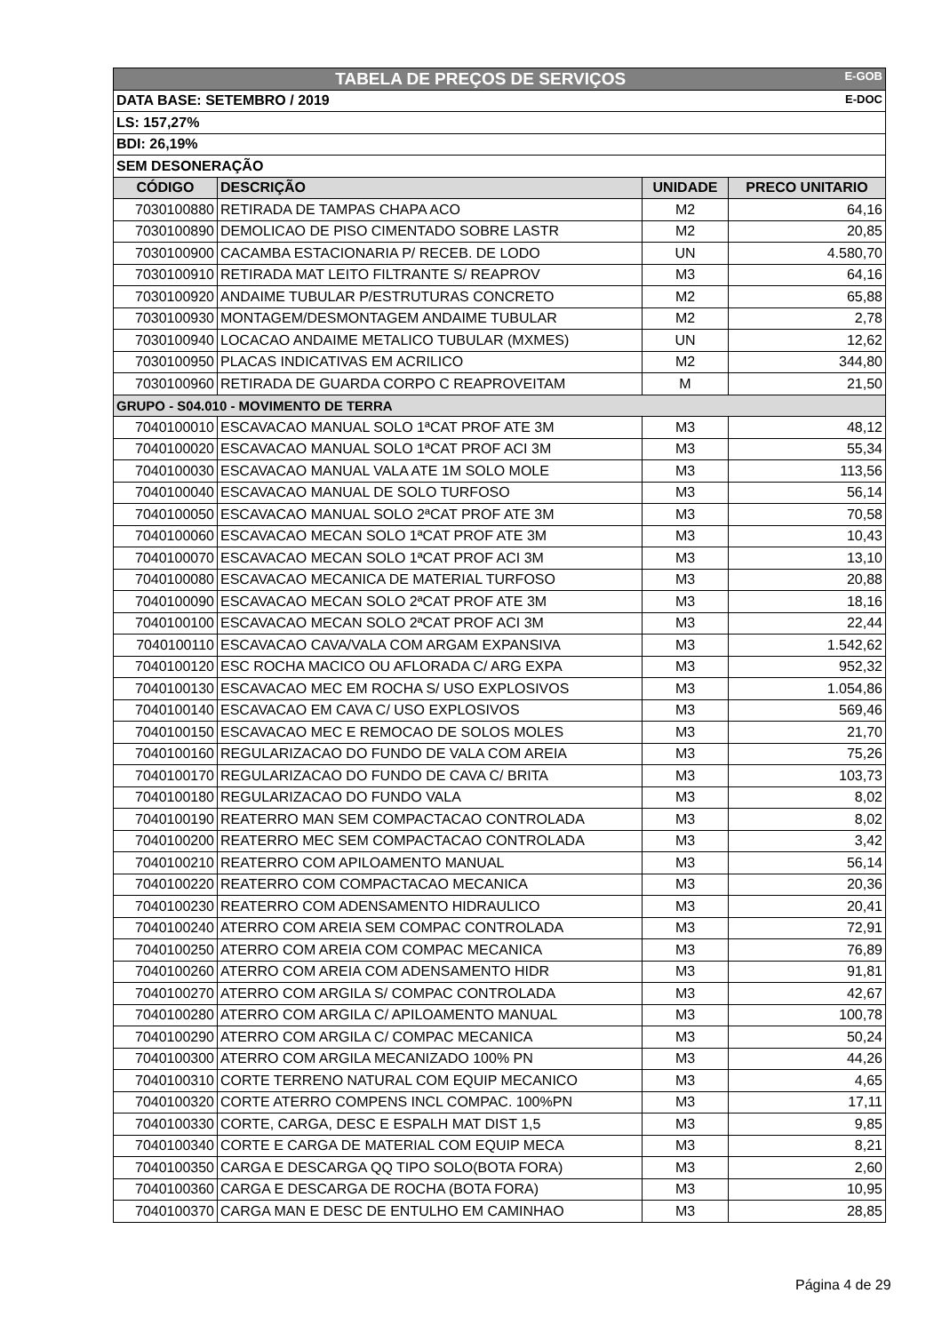| TABELA DE PREÇOS DE SERVIÇOS E-GOB | | | |
| DATA BASE: SETEMBRO / 2019 E-DOC | | | |
| LS: 157,27% | | | |
| BDI: 26,19% | | | |
| SEM DESONERAÇÃO | | | |
| CÓDIGO | DESCRIÇÃO | UNIDADE | PRECO UNITARIO |
| 7030100880 | RETIRADA DE TAMPAS CHAPA ACO | M2 | 64,16 |
| 7030100890 | DEMOLICAO DE PISO CIMENTADO SOBRE LASTR | M2 | 20,85 |
| 7030100900 | CACAMBA ESTACIONARIA P/ RECEB. DE LODO | UN | 4.580,70 |
| 7030100910 | RETIRADA MAT LEITO FILTRANTE S/ REAPROV | M3 | 64,16 |
| 7030100920 | ANDAIME TUBULAR P/ESTRUTURAS CONCRETO | M2 | 65,88 |
| 7030100930 | MONTAGEM/DESMONTAGEM ANDAIME TUBULAR | M2 | 2,78 |
| 7030100940 | LOCACAO ANDAIME METALICO TUBULAR (MXMES) | UN | 12,62 |
| 7030100950 | PLACAS INDICATIVAS EM ACRILICO | M2 | 344,80 |
| 7030100960 | RETIRADA DE GUARDA CORPO C REAPROVEITAM | M | 21,50 |
| GRUPO - S04.010 - MOVIMENTO DE TERRA | | | |
| 7040100010 | ESCAVACAO MANUAL SOLO 1ªCAT PROF ATE 3M | M3 | 48,12 |
| 7040100020 | ESCAVACAO MANUAL SOLO 1ªCAT PROF ACI 3M | M3 | 55,34 |
| 7040100030 | ESCAVACAO MANUAL VALA ATE 1M SOLO MOLE | M3 | 113,56 |
| 7040100040 | ESCAVACAO MANUAL DE SOLO TURFOSO | M3 | 56,14 |
| 7040100050 | ESCAVACAO MANUAL SOLO 2ªCAT PROF ATE 3M | M3 | 70,58 |
| 7040100060 | ESCAVACAO MECAN SOLO 1ªCAT PROF ATE 3M | M3 | 10,43 |
| 7040100070 | ESCAVACAO MECAN SOLO 1ªCAT PROF ACI 3M | M3 | 13,10 |
| 7040100080 | ESCAVACAO MECANICA DE MATERIAL TURFOSO | M3 | 20,88 |
| 7040100090 | ESCAVACAO MECAN SOLO 2ªCAT PROF ATE 3M | M3 | 18,16 |
| 7040100100 | ESCAVACAO MECAN SOLO 2ªCAT PROF ACI 3M | M3 | 22,44 |
| 7040100110 | ESCAVACAO CAVA/VALA COM ARGAM EXPANSIVA | M3 | 1.542,62 |
| 7040100120 | ESC ROCHA MACICO OU AFLORADA C/ ARG EXPA | M3 | 952,32 |
| 7040100130 | ESCAVACAO MEC EM ROCHA S/ USO EXPLOSIVOS | M3 | 1.054,86 |
| 7040100140 | ESCAVACAO EM CAVA C/ USO EXPLOSIVOS | M3 | 569,46 |
| 7040100150 | ESCAVACAO MEC E REMOCAO DE SOLOS MOLES | M3 | 21,70 |
| 7040100160 | REGULARIZACAO DO FUNDO DE VALA COM AREIA | M3 | 75,26 |
| 7040100170 | REGULARIZACAO DO FUNDO DE CAVA C/ BRITA | M3 | 103,73 |
| 7040100180 | REGULARIZACAO DO FUNDO VALA | M3 | 8,02 |
| 7040100190 | REATERRO MAN SEM COMPACTACAO CONTROLADA | M3 | 8,02 |
| 7040100200 | REATERRO MEC SEM COMPACTACAO CONTROLADA | M3 | 3,42 |
| 7040100210 | REATERRO COM APILOAMENTO MANUAL | M3 | 56,14 |
| 7040100220 | REATERRO COM COMPACTACAO MECANICA | M3 | 20,36 |
| 7040100230 | REATERRO COM ADENSAMENTO HIDRAULICO | M3 | 20,41 |
| 7040100240 | ATERRO COM AREIA SEM COMPAC CONTROLADA | M3 | 72,91 |
| 7040100250 | ATERRO COM AREIA COM COMPAC MECANICA | M3 | 76,89 |
| 7040100260 | ATERRO COM AREIA COM ADENSAMENTO HIDR | M3 | 91,81 |
| 7040100270 | ATERRO COM ARGILA S/ COMPAC CONTROLADA | M3 | 42,67 |
| 7040100280 | ATERRO COM ARGILA C/ APILOAMENTO MANUAL | M3 | 100,78 |
| 7040100290 | ATERRO COM ARGILA C/ COMPAC MECANICA | M3 | 50,24 |
| 7040100300 | ATERRO COM ARGILA MECANIZADO 100% PN | M3 | 44,26 |
| 7040100310 | CORTE TERRENO NATURAL COM EQUIP MECANICO | M3 | 4,65 |
| 7040100320 | CORTE ATERRO COMPENS INCL COMPAC. 100%PN | M3 | 17,11 |
| 7040100330 | CORTE, CARGA, DESC E ESPALH MAT DIST 1,5 | M3 | 9,85 |
| 7040100340 | CORTE E CARGA DE MATERIAL COM EQUIP MECA | M3 | 8,21 |
| 7040100350 | CARGA E DESCARGA QQ TIPO SOLO(BOTA FORA) | M3 | 2,60 |
| 7040100360 | CARGA E DESCARGA DE ROCHA (BOTA FORA) | M3 | 10,95 |
| 7040100370 | CARGA MAN E DESC DE ENTULHO EM CAMINHAO | M3 | 28,85 |
Página 4 de 29